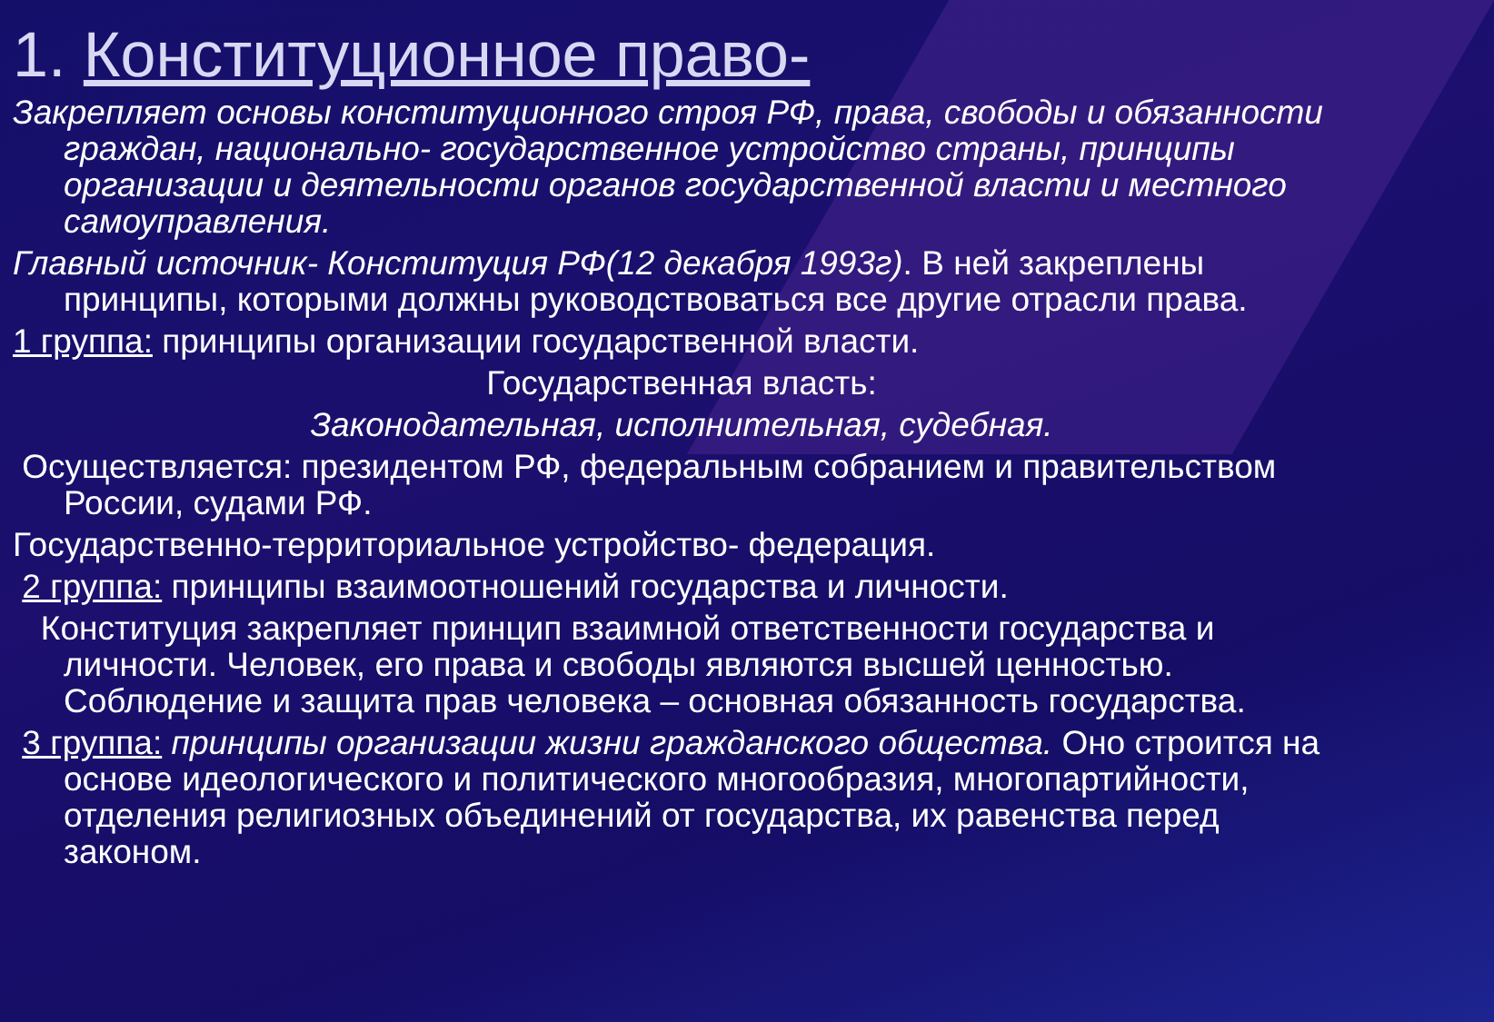1. Конституционное право-
Закрепляет основы конституционного строя РФ, права, свободы и обязанности граждан, национально- государственное устройство страны, принципы организации и деятельности органов государственной власти и местного самоуправления.
Главный источник- Конституция РФ(12 декабря 1993г). В ней закреплены принципы, которыми должны руководствоваться все другие отрасли права.
1 группа: принципы организации государственной власти.
Государственная власть:
Законодательная, исполнительная, судебная.
Осуществляется: президентом РФ, федеральным собранием и правительством России, судами РФ.
Государственно-территориальное устройство- федерация.
2 группа: принципы взаимоотношений государства и личности.
Конституция закрепляет принцип взаимной ответственности государства и личности. Человек, его права и свободы являются высшей ценностью. Соблюдение и защита прав человека – основная обязанность государства.
3 группа: принципы организации жизни гражданского общества. Оно строится на основе идеологического и политического многообразия, многопартийности, отделения религиозных объединений от государства, их равенства перед законом.